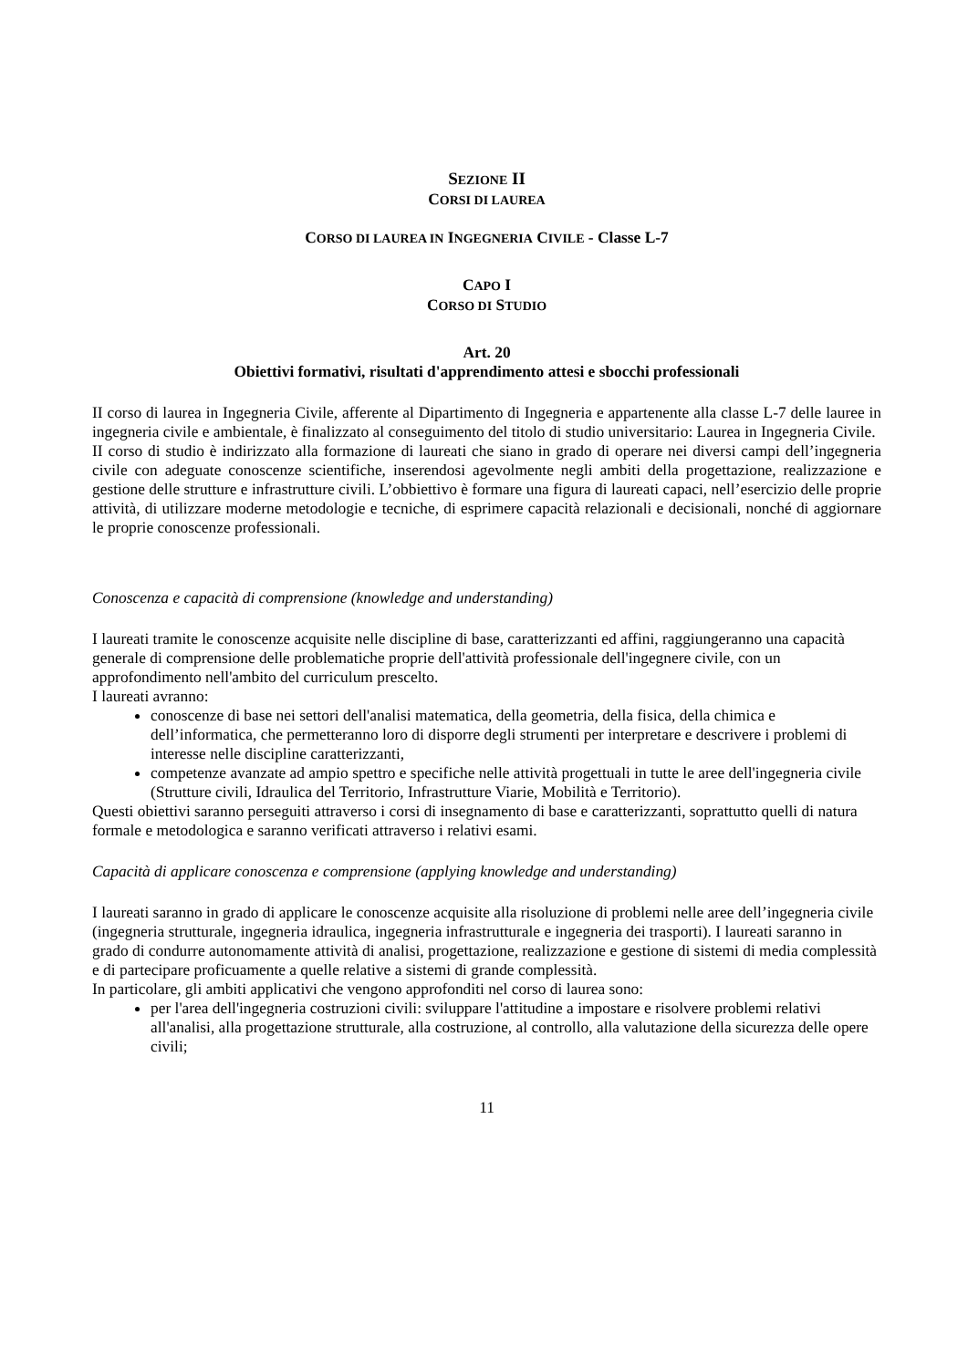SEZIONE II
CORSI DI LAUREA
CORSO DI LAUREA IN INGEGNERIA CIVILE - Classe L-7
CAPO I
CORSO DI STUDIO
Art. 20
Obiettivi formativi, risultati d'apprendimento attesi e sbocchi professionali
II corso di laurea in Ingegneria Civile, afferente al Dipartimento di Ingegneria e appartenente alla classe L-7 delle lauree in ingegneria civile e ambientale, è finalizzato al conseguimento del titolo di studio universitario: Laurea in Ingegneria Civile.
II corso di studio è indirizzato alla formazione di laureati che siano in grado di operare nei diversi campi dell’ingegneria civile con adeguate conoscenze scientifiche, inserendosi agevolmente negli ambiti della progettazione, realizzazione e gestione delle strutture e infrastrutture civili. L’obbiettivo è formare una figura di laureati capaci, nell’esercizio delle proprie attività, di utilizzare moderne metodologie e tecniche, di esprimere capacità relazionali e decisionali, nonché di aggiornare le proprie conoscenze professionali.
Conoscenza e capacità di comprensione (knowledge and understanding)
I laureati tramite le conoscenze acquisite nelle discipline di base, caratterizzanti ed affini, raggiungeranno una capacità generale di comprensione delle problematiche proprie dell'attività professionale dell'ingegnere civile, con un approfondimento nell'ambito del curriculum prescelto.
I laureati avranno:
conoscenze di base nei settori dell'analisi matematica, della geometria, della fisica, della chimica e dell’informatica, che permetteranno loro di disporre degli strumenti per interpretare e descrivere i problemi di interesse nelle discipline caratterizzanti,
competenze avanzate ad ampio spettro e specifiche nelle attività progettuali in tutte le aree dell'ingegneria civile (Strutture civili, Idraulica del Territorio, Infrastrutture Viarie, Mobilità e Territorio).
Questi obiettivi saranno perseguiti attraverso i corsi di insegnamento di base e caratterizzanti, soprattutto quelli di natura formale e metodologica e saranno verificati attraverso i relativi esami.
Capacità di applicare conoscenza e comprensione (applying knowledge and understanding)
I laureati saranno in grado di applicare le conoscenze acquisite alla risoluzione di problemi nelle aree dell’ingegneria civile (ingegneria strutturale, ingegneria idraulica, ingegneria infrastrutturale e ingegneria dei trasporti). I laureati saranno in grado di condurre autonomamente attività di analisi, progettazione, realizzazione e gestione di sistemi di media complessità e di partecipare proficuamente a quelle relative a sistemi di grande complessità.
In particolare, gli ambiti applicativi che vengono approfonditi nel corso di laurea sono:
per l'area dell'ingegneria costruzioni civili: sviluppare l'attitudine a impostare e risolvere problemi relativi all'analisi, alla progettazione strutturale, alla costruzione, al controllo, alla valutazione della sicurezza delle opere civili;
11